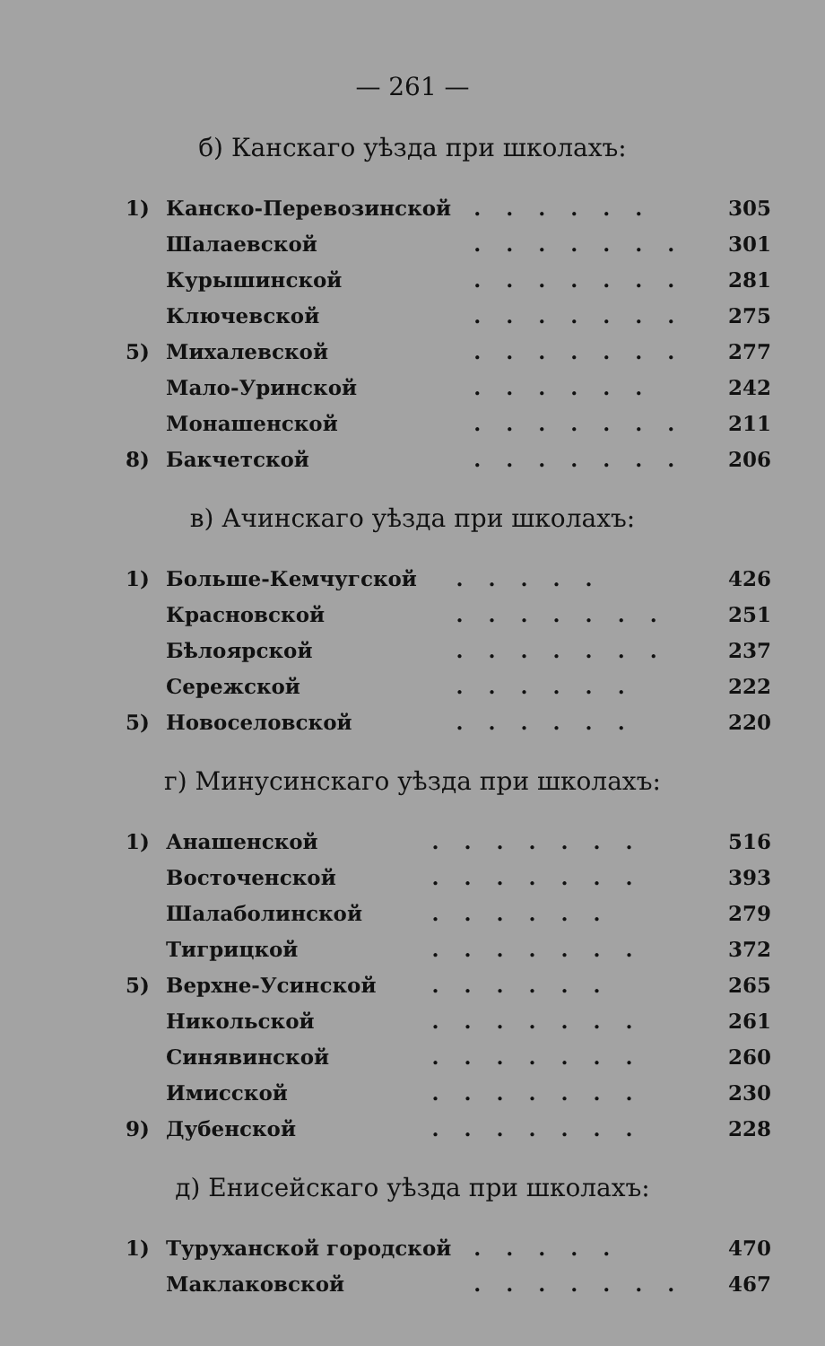— 261 —
б) Канскаго уѣзда при школахъ:
| 1) | Канско-Перевозинской | ...... | 305 |
| | Шалаевской | ....... | 301 |
| | Курышинской | ....... | 281 |
| | Ключевской | ....... | 275 |
| 5) | Михалевской | ....... | 277 |
| | Мало-Уринской | ...... | 242 |
| | Монашенской | ....... | 211 |
| 8) | Бакчетской | ....... | 206 |
в) Ачинскаго уѣзда при школахъ:
| 1) | Больше-Кемчугской | ..... | 426 |
| | Красновской | ....... | 251 |
| | Бѣлоярской | ....... | 237 |
| | Сережской | ...... | 222 |
| 5) | Новоселовской | ...... | 220 |
г) Минусинскаго уѣзда при школахъ:
| 1) | Анашенской | ....... | 516 |
| | Восточенской | ....... | 393 |
| | Шалаболинской | ...... | 279 |
| | Тигрицкой | ....... | 372 |
| 5) | Верхне-Усинской | ...... | 265 |
| | Никольской | ....... | 261 |
| | Синявинской | ....... | 260 |
| | Имисской | ....... | 230 |
| 9) | Дубенской | ....... | 228 |
д) Енисейскаго уѣзда при школахъ:
| 1) | Туруханской городской | ..... | 470 |
| | Маклаковской | ....... | 467 |